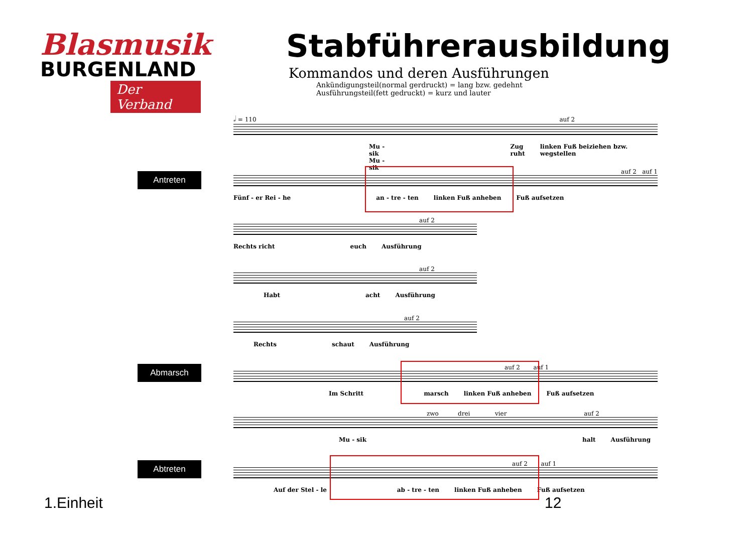Blasmusik
BURGENLAND
Der Verband
Stabführerausbildung
Kommandos und deren Ausführungen
Ankündigungsteil(normal gerdruckt) = lang bzw. gedehnt
Ausführungsteil(fett gedruckt) = kurz und lauter
𝅗𝅥 = 110 auf 2
Mu - sik
Mu - sik Zug
ruht linken Fuß beiziehen bzw. wegstellen
Antreten
auf 2 auf 1
Fünf - er Rei - he an - tre - ten linken Fuß anheben Fuß aufsetzen
auf 2
Rechts richt euch Ausführung
auf 2
Habt acht Ausführung
auf 2
Rechts schaut Ausführung
Abmarsch
auf 2 auf 1
Im Schritt marsch linken Fuß anheben Fuß aufsetzen
zwo drei vier auf 2
Mu - sik halt Ausführung
Abtreten
auf 2 auf 1
Auf der Stel - le ab - tre - ten linken Fuß anheben Fuß aufsetzen
1.Einheit 12